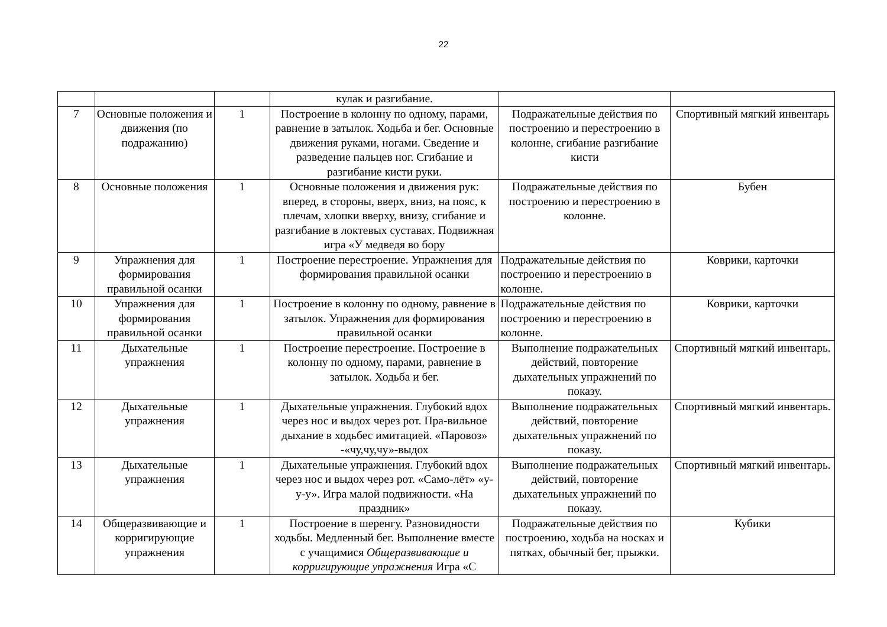22
| | | | кулак и разгибание. | | |
| 7 | Основные положения и движения (по подражанию) | 1 | Построение в колонну по одному, парами, равнение в затылок. Ходьба и бег. Основные движения руками, ногами. Сведение и разведение пальцев ног. Сгибание и разгибание кисти руки. | Подражательные действия по построению и перестроению в колонне, сгибание разгибание кисти | Спортивный мягкий инвентарь |
| 8 | Основные положения | 1 | Основные положения и движения рук: вперед, в стороны, вверх, вниз, на пояс, к плечам, хлопки вверху, внизу, сгибание и разгибание в локтевых суставах. Подвижная игра «У медведя во бору | Подражательные действия по построению и перестроению в колонне. | Бубен |
| 9 | Упражнения для формирования правильной осанки | 1 | Построение перестроение. Упражнения для формирования правильной осанки | Подражательные действия по построению и перестроению в колонне. | Коврики, карточки |
| 10 | Упражнения для формирования правильной осанки | 1 | Построение в колонну по одному, равнение в затылок. Упражнения для формирования правильной осанки | Подражательные действия по построению и перестроению в колонне. | Коврики, карточки |
| 11 | Дыхательные упражнения | 1 | Построение перестроение. Построение в колонну по одному, парами, равнение в затылок. Ходьба и бег. | Выполнение подражательных действий, повторение дыхательных упражнений по показу. | Спортивный мягкий инвентарь. |
| 12 | Дыхательные упражнения | 1 | Дыхательные упражнения. Глубокий вдох через нос и выдох через рот. Пра-вильное дыхание в ходьбес имитацией. «Паровоз» -«чу,чу,чу»-выдох | Выполнение подражательных действий, повторение дыхательных упражнений по показу. | Спортивный мягкий инвентарь. |
| 13 | Дыхательные упражнения | 1 | Дыхательные упражнения. Глубокий вдох через нос и выдох через рот. «Само-лёт» «у-у-у». Игра малой подвижности. «На праздник» | Выполнение подражательных действий, повторение дыхательных упражнений по показу. | Спортивный мягкий инвентарь. |
| 14 | Общеразвивающие и корригирующие упражнения | 1 | Построение в шеренгу. Разновидности ходьбы. Медленный бег. Выполнение вместе с учащимися Общеразвивающие и корригирующие упражнения Игра «С | Подражательные действия по построению, ходьба на носках и пятках, обычный бег, прыжки. | Кубики |